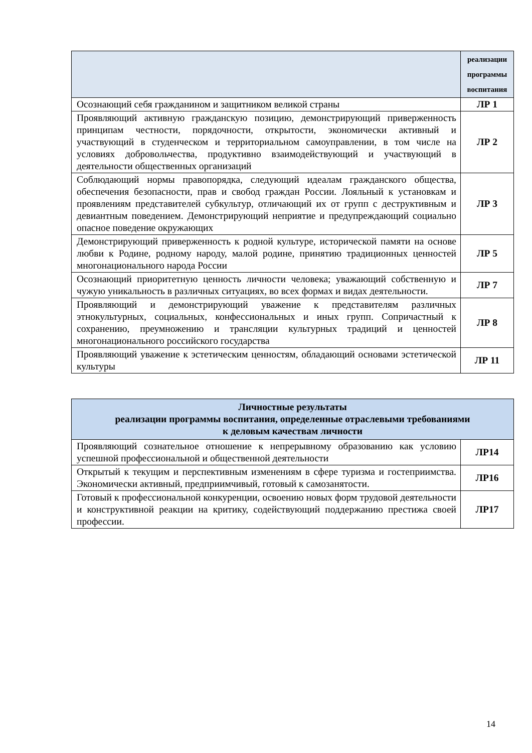| | реализации программы воспитания |
| Осознающий себя гражданином и защитником великой страны | ЛР 1 |
| Проявляющий активную гражданскую позицию, демонстрирующий приверженность принципам честности, порядочности, открытости, экономически активный и участвующий в студенческом и территориальном самоуправлении, в том числе на условиях добровольчества, продуктивно взаимодействующий и участвующий в деятельности общественных организаций | ЛР 2 |
| Соблюдающий нормы правопорядка, следующий идеалам гражданского общества, обеспечения безопасности, прав и свобод граждан России. Лояльный к установкам и проявлениям представителей субкультур, отличающий их от групп с деструктивным и девиантным поведением. Демонстрирующий неприятие и предупреждающий социально опасное поведение окружающих | ЛР 3 |
| Демонстрирующий приверженность к родной культуре, исторической памяти на основе любви к Родине, родному народу, малой родине, принятию традиционных ценностей многонационального народа России | ЛР 5 |
| Осознающий приоритетную ценность личности человека; уважающий собственную и чужую уникальность в различных ситуациях, во всех формах и видах деятельности. | ЛР 7 |
| Проявляющий и демонстрирующий уважение к представителям различных этнокультурных, социальных, конфессиональных и иных групп. Сопричастный к сохранению, преумножению и трансляции культурных традиций и ценностей многонационального российского государства | ЛР 8 |
| Проявляющий уважение к эстетическим ценностям, обладающий основами эстетической культуры | ЛР 11 |
| Личностные результаты реализации программы воспитания, определенные отраслевыми требованиями к деловым качествам личности | |
| --- | --- |
| Проявляющий сознательное отношение к непрерывному образованию как условию успешной профессиональной и общественной деятельности | ЛР14 |
| Открытый к текущим и перспективным изменениям в сфере туризма и гостеприимства. Экономически активный, предприимчивый, готовый к самозанятости. | ЛР16 |
| Готовый к профессиональной конкуренции, освоению новых форм трудовой деятельности и конструктивной реакции на критику, содействующий поддержанию престижа своей профессии. | ЛР17 |
14